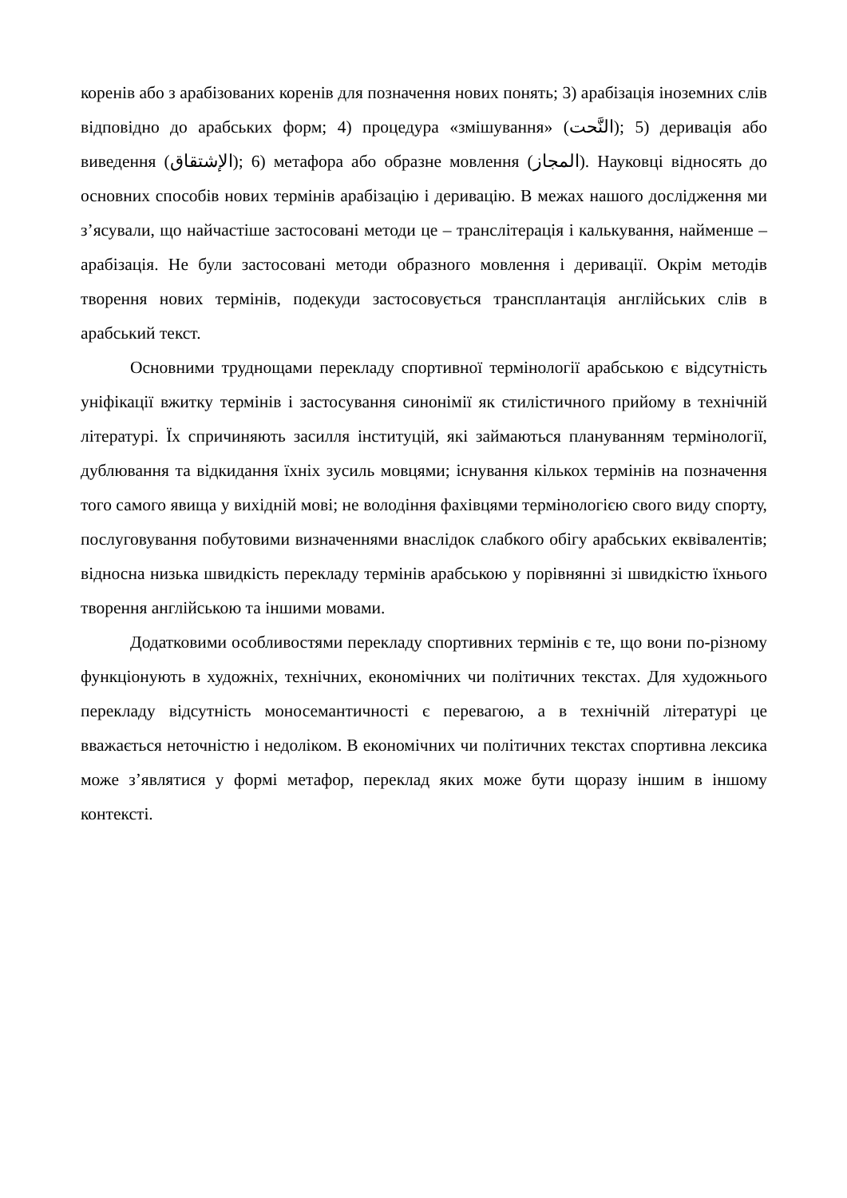коренів або з арабізованих коренів для позначення нових понять; 3) арабізація іноземних слів відповідно до арабських форм; 4) процедура «змішування» (النَّحت); 5) деривація або виведення (الإشتقاق); 6) метафора або образне мовлення (المجاز). Науковці відносять до основних способів нових термінів арабізацію і деривацію. В межах нашого дослідження ми з’ясували, що найчастіше застосовані методи це – транслітерація і калькування, найменше – арабізація. Не були застосовані методи образного мовлення і деривації. Окрім методів творення нових термінів, подекуди застосовується трансплантація англійських слів в арабський текст.
Основними труднощами перекладу спортивної термінології арабською є відсутність уніфікації вжитку термінів і застосування синонімії як стилістичного прийому в технічній літературі. Їх спричиняють засилля інституцій, які займаються плануванням термінології, дублювання та відкидання їхніх зусиль мовцями; існування кількох термінів на позначення того самого явища у вихідній мові; не володіння фахівцями термінологією свого виду спорту, послуговування побутовими визначеннями внаслідок слабкого обігу арабських еквівалентів; відносна низька швидкість перекладу термінів арабською у порівнянні зі швидкістю їхнього творення англійською та іншими мовами.
Додатковими особливостями перекладу спортивних термінів є те, що вони по-різному функціонують в художніх, технічних, економічних чи політичних текстах. Для художнього перекладу відсутність моносемантичності є перевагою, а в технічній літературі це вважається неточністю і недоліком. В економічних чи політичних текстах спортивна лексика може з’являтися у формі метафор, переклад яких може бути щоразу іншим в іншому контексті.